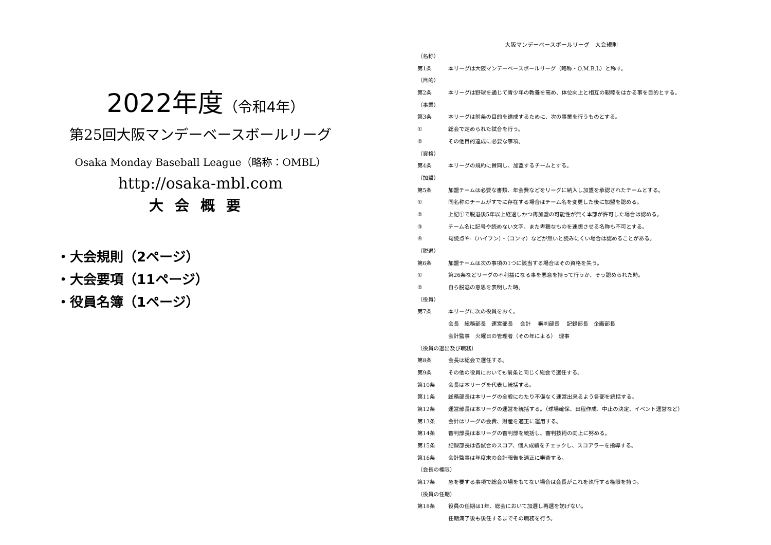2022年度（令和4年）
第25回大阪マンデーベースボールリーグ
Osaka Monday Baseball League（略称：OMBL）
http://osaka-mbl.com
大会概要
・大会規則（2ページ）
・大会要項（11ページ）
・役員名簿（1ページ）
大阪マンデーベースボールリーグ　大会規則
（名称）
第1条 本リーグは大阪マンデーベースボールリーグ（略称・O.M.B.L）と称す。
（目的）
第2条 本リーグは野球を通じて青少年の教養を高め、体位向上と相互の親睦をはかる事を目的とする。
（事業）
第3条 本リーグは前条の目的を達成するために、次の事業を行うものとする。
① 総会で定められた試合を行う。
② その他目的達成に必要な事項。
（資格）
第4条 本リーグの規約に賛同し、加盟するチームとする。
（加盟）
第5条 加盟チームは必要な書類、年会費などをリーグに納入し加盟を承認されたチームとする。
① 同名称のチームがすでに存在する場合はチーム名を変更した後に加盟を認める。
② 上記①で脱退後5年以上経過しかつ再加盟の可能性が無く本部が許可した場合は認める。
③ チーム名に記号や読めない文字、また卑猥なものを連想させる名称も不可とする。
④ 句読点や-（ハイフン）・（コンマ）などが無いと読みにくい場合は認めることがある。
（脱退）
第6条 加盟チームは次の事項の1つに該当する場合はその資格を失う。
① 第26条などリーグの不利益になる事を悪意を持って行うか、そう認められた時。
② 自ら脱退の意思を表明した時。
（役員）
第7条 本リーグに次の役員をおく。
会長　総務部長　運営部長　 会計　 審判部長　 記録部長　企画部長
会計監事　火曜日の管理者（その年による）　理事
（役員の選出及び職務）
第8条 会長は総会で選任する。
第9条 その他の役員においても前条と同じく総会で選任する。
第10条 会長は本リーグを代表し統括する。
第11条 総務部長は本リーグの全般にわたり不備なく運営出来るよう各部を統括する。
第12条 運営部長は本リーグの運営を統括する。（球場確保、日程作成、中止の決定、イベント運営など）
第13条 会計はリーグの会費、財産を適正に運用する。
第14条 審判部長は本リーグの審判部を統括し、審判技術の向上に努める。
第15条 記録部長は各試合のスコア、個人成績をチェックし、スコアラーを指導する。
第16条 会計監事は年度末の会計報告を適正に審査する。
（会長の権限）
第17条 急を要する事項で総会の場をもてない場合は会長がこれを執行する権限を持つ。
（役員の任期）
第18条 役員の任期は1年、総会において加選し再選を妨げない。
任期満了後も後任するまでその職務を行う。